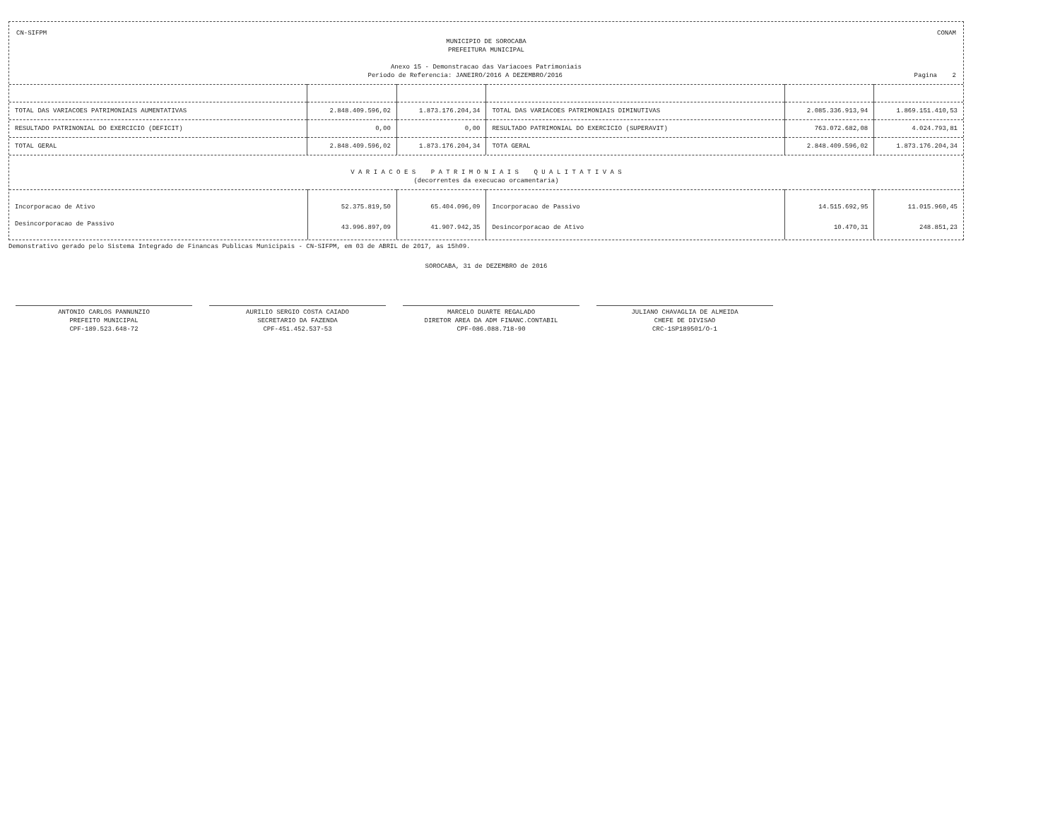CN-SIFPM CONAM
MUNICIPIO DE SOROCABA
PREFEITURA MUNICIPAL
Anexo 15 - Demonstracao das Variacoes Patrimoniais
Periodo de Referencia: JANEIRO/2016 A DEZEMBRO/2016 Pagina 2
| TOTAL DAS VARIACOES PATRIMONIAIS AUMENTATIVAS | 2.848.409.596,02 | 1.873.176.204,34 | TOTAL DAS VARIACOES PATRIMONIAIS DIMINUTIVAS | 2.085.336.913,94 | 1.869.151.410,53 |
| RESULTADO PATRINONIAL DO EXERCICIO (DEFICIT) | 0,00 | 0,00 | RESULTADO PATRIMONIAL DO EXERCICIO (SUPERAVIT) | 763.072.682,08 | 4.024.793,81 |
| TOTAL GERAL | 2.848.409.596,02 | 1.873.176.204,34 | TOTA GERAL | 2.848.409.596,02 | 1.873.176.204,34 |
V A R I A C O E S P A T R I M O N I A I S Q U A L I T A T I V A S
(decorrentes da execucao orcamentaria)
| Incorporacao de Ativo | 52.375.819,50 | 65.404.096,09 | Incorporacao de Passivo | 14.515.692,95 | 11.015.960,45 |
| Desincorporacao de Passivo | 43.996.897,09 | 41.907.942,35 | Desincorporacao de Ativo | 10.470,31 | 248.851,23 |
Demonstrativo gerado pelo Sistema Integrado de Financas Publicas Municipais - CN-SIFPM, em 03 de ABRIL de 2017, as 15h09.
SOROCABA, 31 de DEZEMBRO de 2016
ANTONIO CARLOS PANNUNZIO
PREFEITO MUNICIPAL
CPF-189.523.648-72
AURILIO SERGIO COSTA CAIADO
SECRETARIO DA FAZENDA
CPF-451.452.537-53
MARCELO DUARTE REGALADO
DIRETOR AREA DA ADM FINANC.CONTABIL
CPF-086.088.718-90
JULIANO CHAVAGLIA DE ALMEIDA
CHEFE DE DIVISAO
CRC-1SP189501/O-1